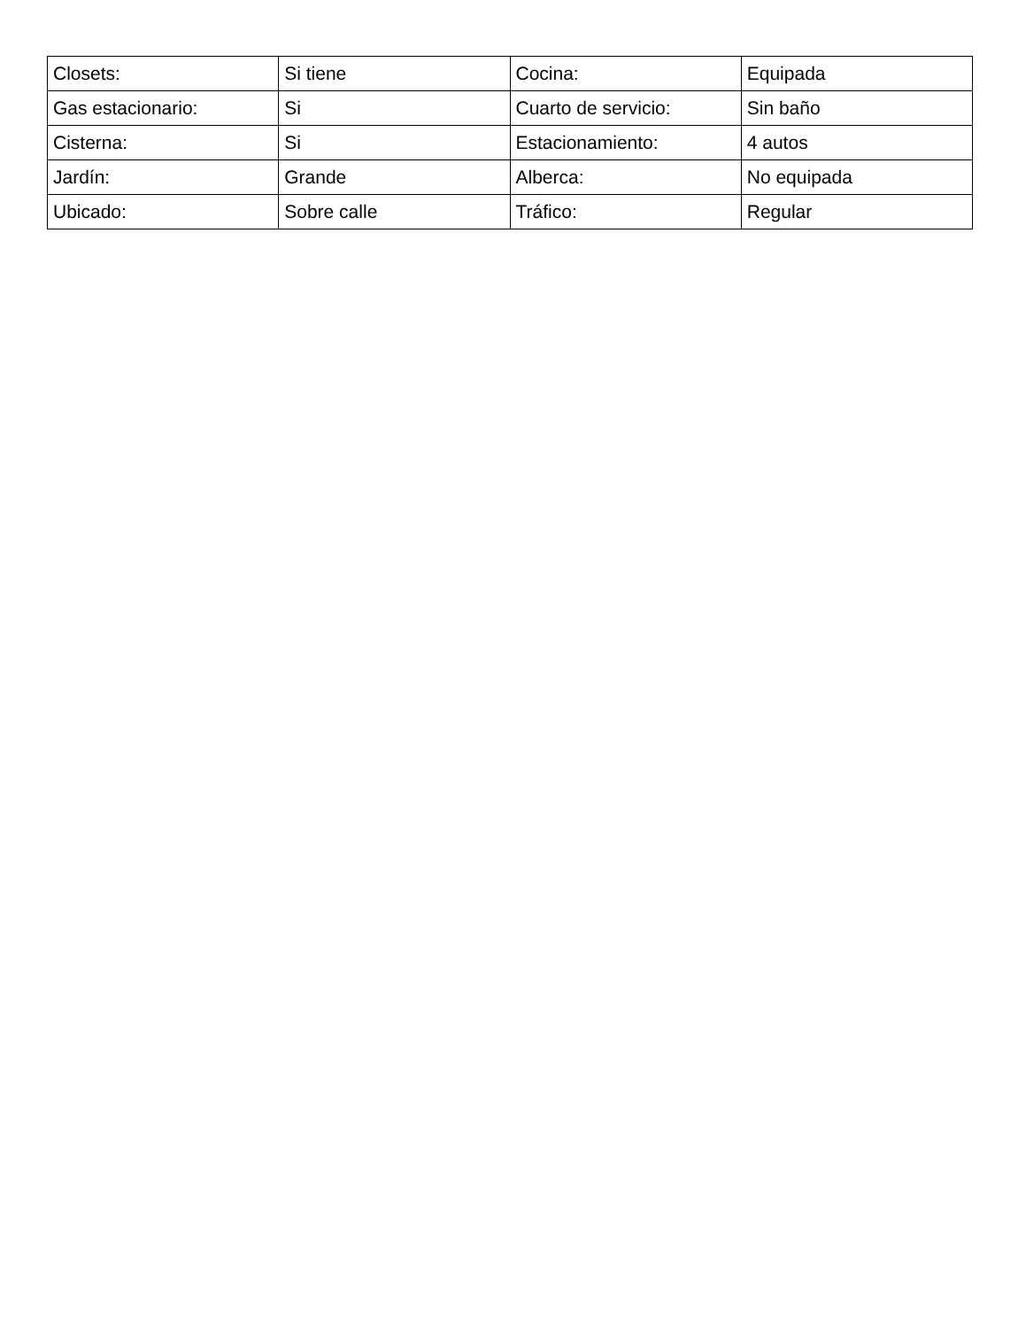| Closets: | Si tiene | Cocina: | Equipada |
| Gas estacionario: | Si | Cuarto de servicio: | Sin baño |
| Cisterna: | Si | Estacionamiento: | 4 autos |
| Jardín: | Grande | Alberca: | No equipada |
| Ubicado: | Sobre calle | Tráfico: | Regular |